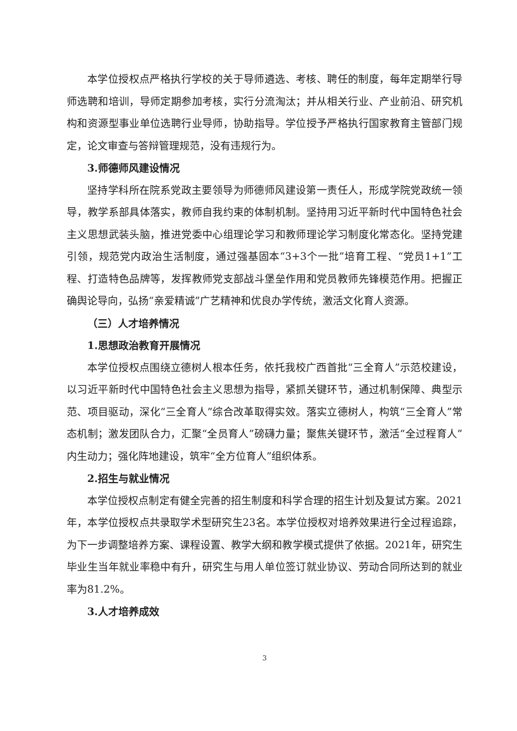本学位授权点严格执行学校的关于导师遴选、考核、聘任的制度，每年定期举行导师选聘和培训，导师定期参加考核，实行分流淘汰；并从相关行业、产业前沿、研究机构和资源型事业单位选聘行业导师，协助指导。学位授予严格执行国家教育主管部门规定，论文审查与答辩管理规范，没有违规行为。
3.师德师风建设情况
坚持学科所在院系党政主要领导为师德师风建设第一责任人，形成学院党政统一领导，教学系部具体落实，教师自我约束的体制机制。坚持用习近平新时代中国特色社会主义思想武装头脑，推进党委中心组理论学习和教师理论学习制度化常态化。坚持党建引领，规范党内政治生活制度，通过强基固本“3+3个一批”培育工程、“党员1+1”工程、打造特色品牌等，发挥教师党支部战斗堡垒作用和党员教师先锋模范作用。把握正确舆论导向，弘扬“亲爱精诚”广艺精神和优良办学传统，激活文化育人资源。
（三）人才培养情况
1.思想政治教育开展情况
本学位授权点围绕立德树人根本任务，依托我校广西首批“三全育人”示范校建设，以习近平新时代中国特色社会主义思想为指导，紧抓关键环节，通过机制保障、典型示范、项目驱动，深化“三全育人”综合改革取得实效。落实立德树人，构筑“三全育人”常态机制；激发团队合力，汇聚“全员育人”磅礴力量；聚焦关键环节，激活“全过程育人”内生动力；强化阵地建设，筑牢“全方位育人”组织体系。
2.招生与就业情况
本学位授权点制定有健全完善的招生制度和科学合理的招生计划及复试方案。2021年，本学位授权点共录取学术型研究生23名。本学位授权对培养效果进行全过程追踪，为下一步调整培养方案、课程设置、教学大纲和教学模式提供了依据。2021年，研究生毕业生当年就业率稳中有升，研究生与用人单位签订就业协议、劳动合同所达到的就业率为81.2%。
3.人才培养成效
3